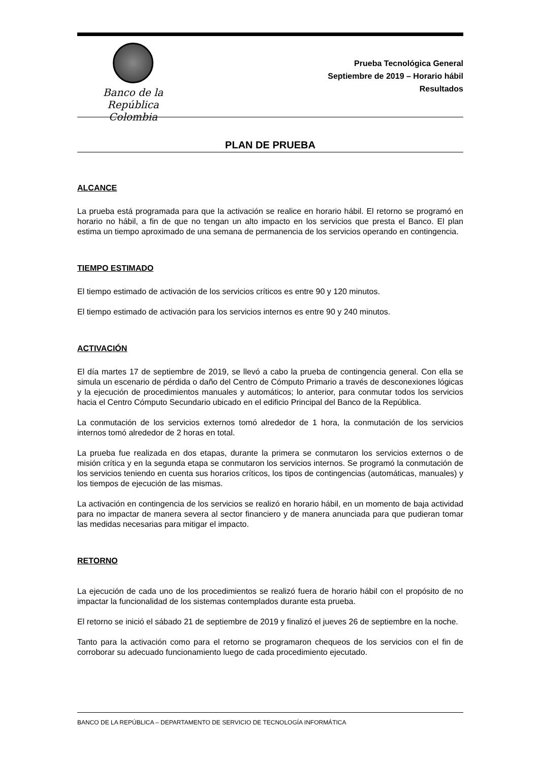Banco de la República
Colombia
Prueba Tecnológica General
Septiembre de 2019 – Horario hábil
Resultados
PLAN DE PRUEBA
ALCANCE
La prueba está programada para que la activación se realice en horario hábil. El retorno se programó en horario no hábil, a fin de que no tengan un alto impacto en los servicios que presta el Banco. El plan estima un tiempo aproximado de una semana de permanencia de los servicios operando en contingencia.
TIEMPO ESTIMADO
El tiempo estimado de activación de los servicios críticos es entre 90 y 120 minutos.
El tiempo estimado de activación para los servicios internos es entre 90 y 240 minutos.
ACTIVACIÓN
El día martes 17 de septiembre de 2019, se llevó a cabo la prueba de contingencia general. Con ella se simula un escenario de pérdida o daño del Centro de Cómputo Primario a través de desconexiones lógicas y la ejecución de procedimientos manuales y automáticos; lo anterior, para conmutar todos los servicios hacia el Centro Cómputo Secundario ubicado en el edificio Principal del Banco de la República.
La conmutación de los servicios externos tomó alrededor de 1 hora, la conmutación de los servicios internos tomó alrededor de 2 horas en total.
La prueba fue realizada en dos etapas, durante la primera se conmutaron los servicios externos o de misión crítica y en la segunda etapa se conmutaron los servicios internos. Se programó la conmutación de los servicios teniendo en cuenta sus horarios críticos, los tipos de contingencias (automáticas, manuales) y los tiempos de ejecución de las mismas.
La activación en contingencia de los servicios se realizó en horario hábil, en un momento de baja actividad para no impactar de manera severa al sector financiero y de manera anunciada para que pudieran tomar las medidas necesarias para mitigar el impacto.
RETORNO
La ejecución de cada uno de los procedimientos se realizó fuera de horario hábil con el propósito de no impactar la funcionalidad de los sistemas contemplados durante esta prueba.
El retorno se inició el sábado 21 de septiembre de 2019 y finalizó el jueves 26 de septiembre en la noche.
Tanto para la activación como para el retorno se programaron chequeos de los servicios con el fin de corroborar su adecuado funcionamiento luego de cada procedimiento ejecutado.
BANCO DE LA REPÚBLICA – DEPARTAMENTO DE SERVICIO DE TECNOLOGÍA INFORMÁTICA